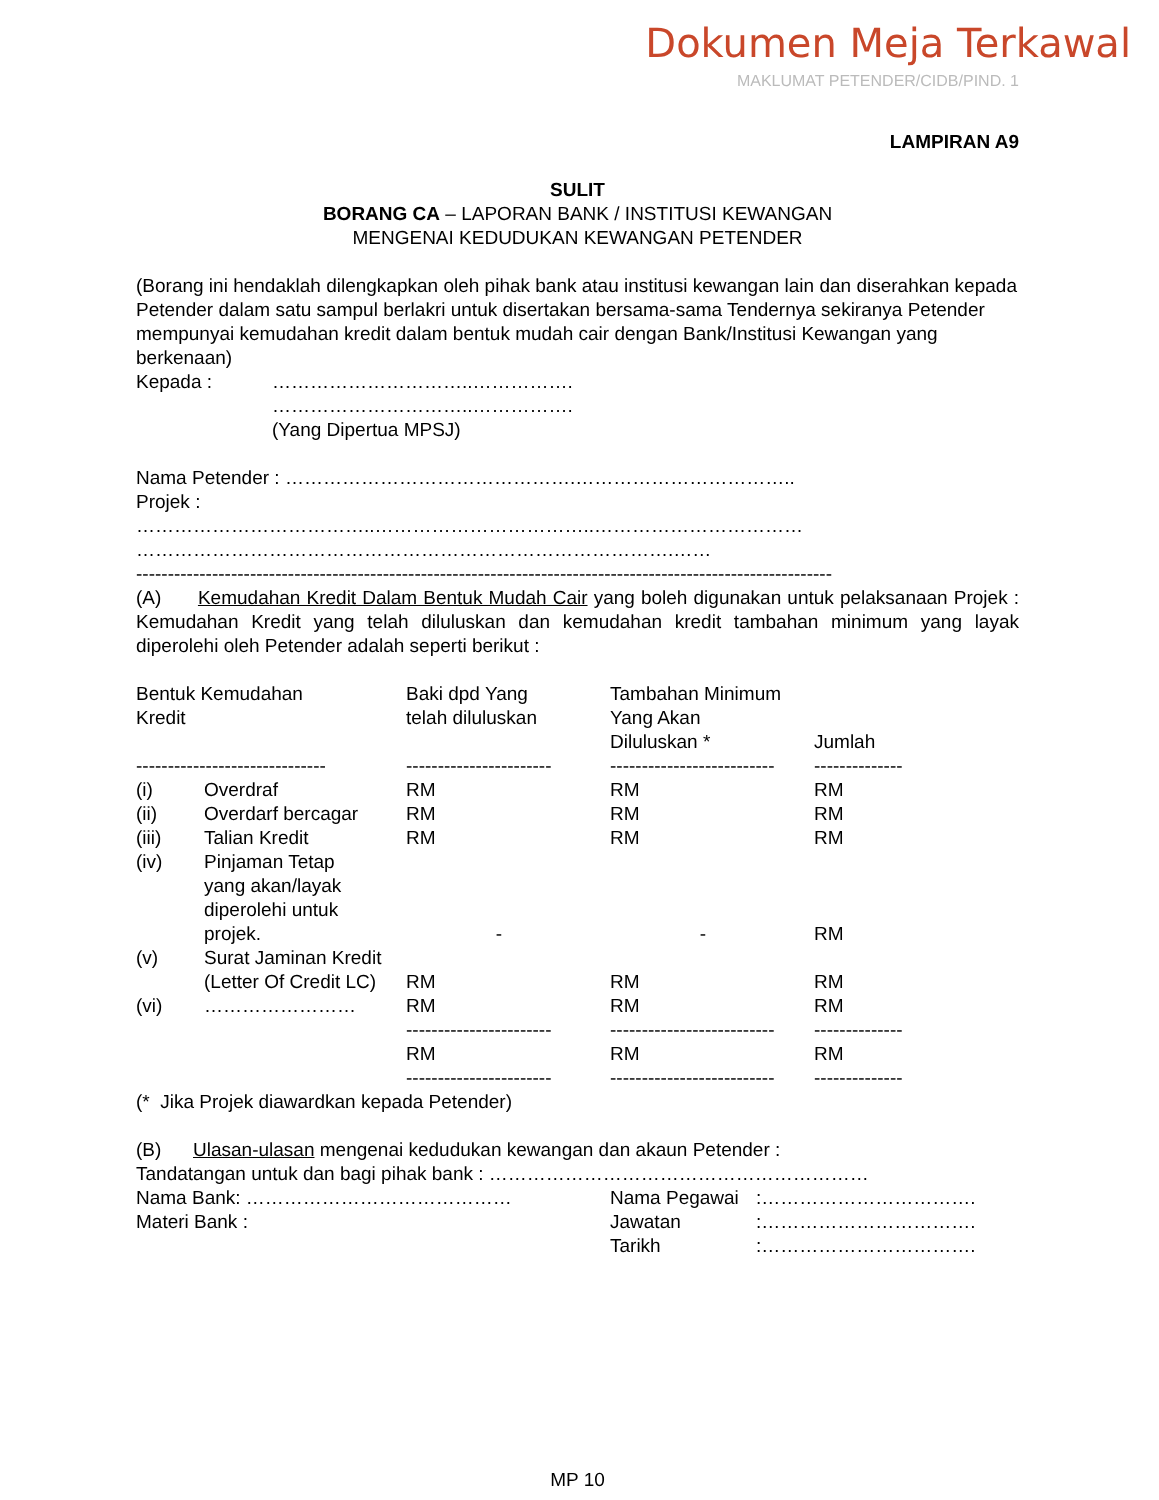Dokumen Meja Terkawal
MAKLUMAT PETENDER/CIDB/PIND. 1
LAMPIRAN A9
SULIT
BORANG CA – LAPORAN BANK / INSTITUSI KEWANGAN
MENGENAI KEDUDUKAN KEWANGAN PETENDER
(Borang ini hendaklah dilengkapkan oleh pihak bank atau institusi kewangan lain dan diserahkan kepada Petender dalam satu sampul berlakri untuk disertakan bersama-sama Tendernya sekiranya Petender mempunyai kemudahan kredit dalam bentuk mudah cair dengan Bank/Institusi Kewangan yang berkenaan)
| Kepada : | …………………………..……………. …………………………..……………. (Yang Dipertua MPSJ) |
Nama Petender : ……………………………………….……………………………..
Projek :
………………………………..……………………………..……………………………
………………………………………………………………………….……
--------------------------------------------------------------------------------------------------------------
(A) Kemudahan Kredit Dalam Bentuk Mudah Cair yang boleh digunakan untuk pelaksanaan Projek : Kemudahan Kredit yang telah diluluskan dan kemudahan kredit tambahan minimum yang layak diperolehi oleh Petender adalah seperti berikut :
| Bentuk Kemudahan Kredit | | Baki dpd Yang telah diluluskan | Tambahan Minimum Yang Akan Diluluskan * | Jumlah |
| ------------------------------ | | ----------------------- | -------------------------- | -------------- |
| (i) | Overdraf | RM | RM | RM |
| (ii) | Overdarf bercagar | RM | RM | RM |
| (iii) | Talian Kredit | RM | RM | RM |
| (iv) | Pinjaman Tetap yang akan/layak diperolehi untuk projek. | - | - | RM |
| (v) | Surat Jaminan Kredit (Letter Of Credit LC) | RM | RM | RM |
| (vi) | …………………… | RM | RM | RM |
| | | ----------------------- | -------------------------- | -------------- |
| | | RM | RM | RM |
| | | ----------------------- | -------------------------- | -------------- |
(* Jika Projek diawardkan kepada Petender)
(B) Ulasan-ulasan mengenai kedudukan kewangan dan akaun Petender :
Tandatangan untuk dan bagi pihak bank : ……………………………………………………
| Nama Bank: …………………………………… | Nama Pegawai | :……………………………. |
| Materi Bank : | Jawatan | :……………………………. |
| | Tarikh | :……………………………. |
MP 10